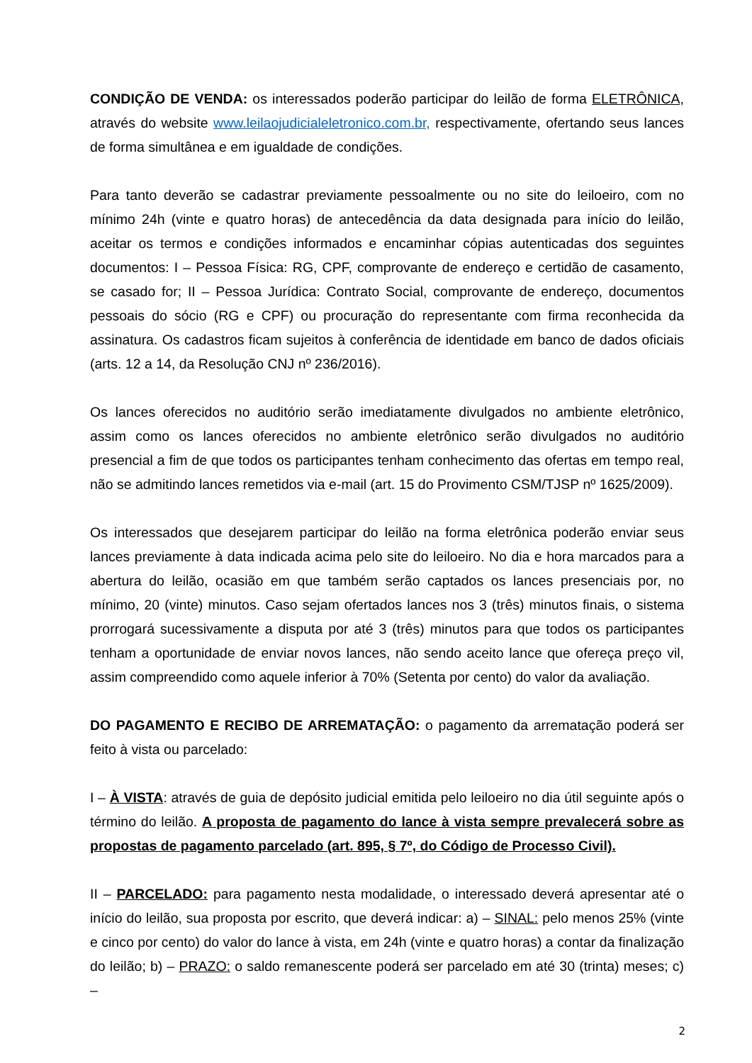CONDIÇÃO DE VENDA: os interessados poderão participar do leilão de forma ELETRÔNICA, através do website www.leilaojudicialeletronico.com.br, respectivamente, ofertando seus lances de forma simultânea e em igualdade de condições.
Para tanto deverão se cadastrar previamente pessoalmente ou no site do leiloeiro, com no mínimo 24h (vinte e quatro horas) de antecedência da data designada para início do leilão, aceitar os termos e condições informados e encaminhar cópias autenticadas dos seguintes documentos: I – Pessoa Física: RG, CPF, comprovante de endereço e certidão de casamento, se casado for; II – Pessoa Jurídica: Contrato Social, comprovante de endereço, documentos pessoais do sócio (RG e CPF) ou procuração do representante com firma reconhecida da assinatura. Os cadastros ficam sujeitos à conferência de identidade em banco de dados oficiais (arts. 12 a 14, da Resolução CNJ nº 236/2016).
Os lances oferecidos no auditório serão imediatamente divulgados no ambiente eletrônico, assim como os lances oferecidos no ambiente eletrônico serão divulgados no auditório presencial a fim de que todos os participantes tenham conhecimento das ofertas em tempo real, não se admitindo lances remetidos via e-mail (art. 15 do Provimento CSM/TJSP nº 1625/2009).
Os interessados que desejarem participar do leilão na forma eletrônica poderão enviar seus lances previamente à data indicada acima pelo site do leiloeiro. No dia e hora marcados para a abertura do leilão, ocasião em que também serão captados os lances presenciais por, no mínimo, 20 (vinte) minutos. Caso sejam ofertados lances nos 3 (três) minutos finais, o sistema prorrogará sucessivamente a disputa por até 3 (três) minutos para que todos os participantes tenham a oportunidade de enviar novos lances, não sendo aceito lance que ofereça preço vil, assim compreendido como aquele inferior à 70% (Setenta por cento) do valor da avaliação.
DO PAGAMENTO E RECIBO DE ARREMATAÇÃO: o pagamento da arrematação poderá ser feito à vista ou parcelado:
I – À VISTA: através de guia de depósito judicial emitida pelo leiloeiro no dia útil seguinte após o término do leilão. A proposta de pagamento do lance à vista sempre prevalecerá sobre as propostas de pagamento parcelado (art. 895, § 7º, do Código de Processo Civil).
II – PARCELADO: para pagamento nesta modalidade, o interessado deverá apresentar até o início do leilão, sua proposta por escrito, que deverá indicar: a) – SINAL: pelo menos 25% (vinte e cinco por cento) do valor do lance à vista, em 24h (vinte e quatro horas) a contar da finalização do leilão; b) – PRAZO: o saldo remanescente poderá ser parcelado em até 30 (trinta) meses; c) –
2